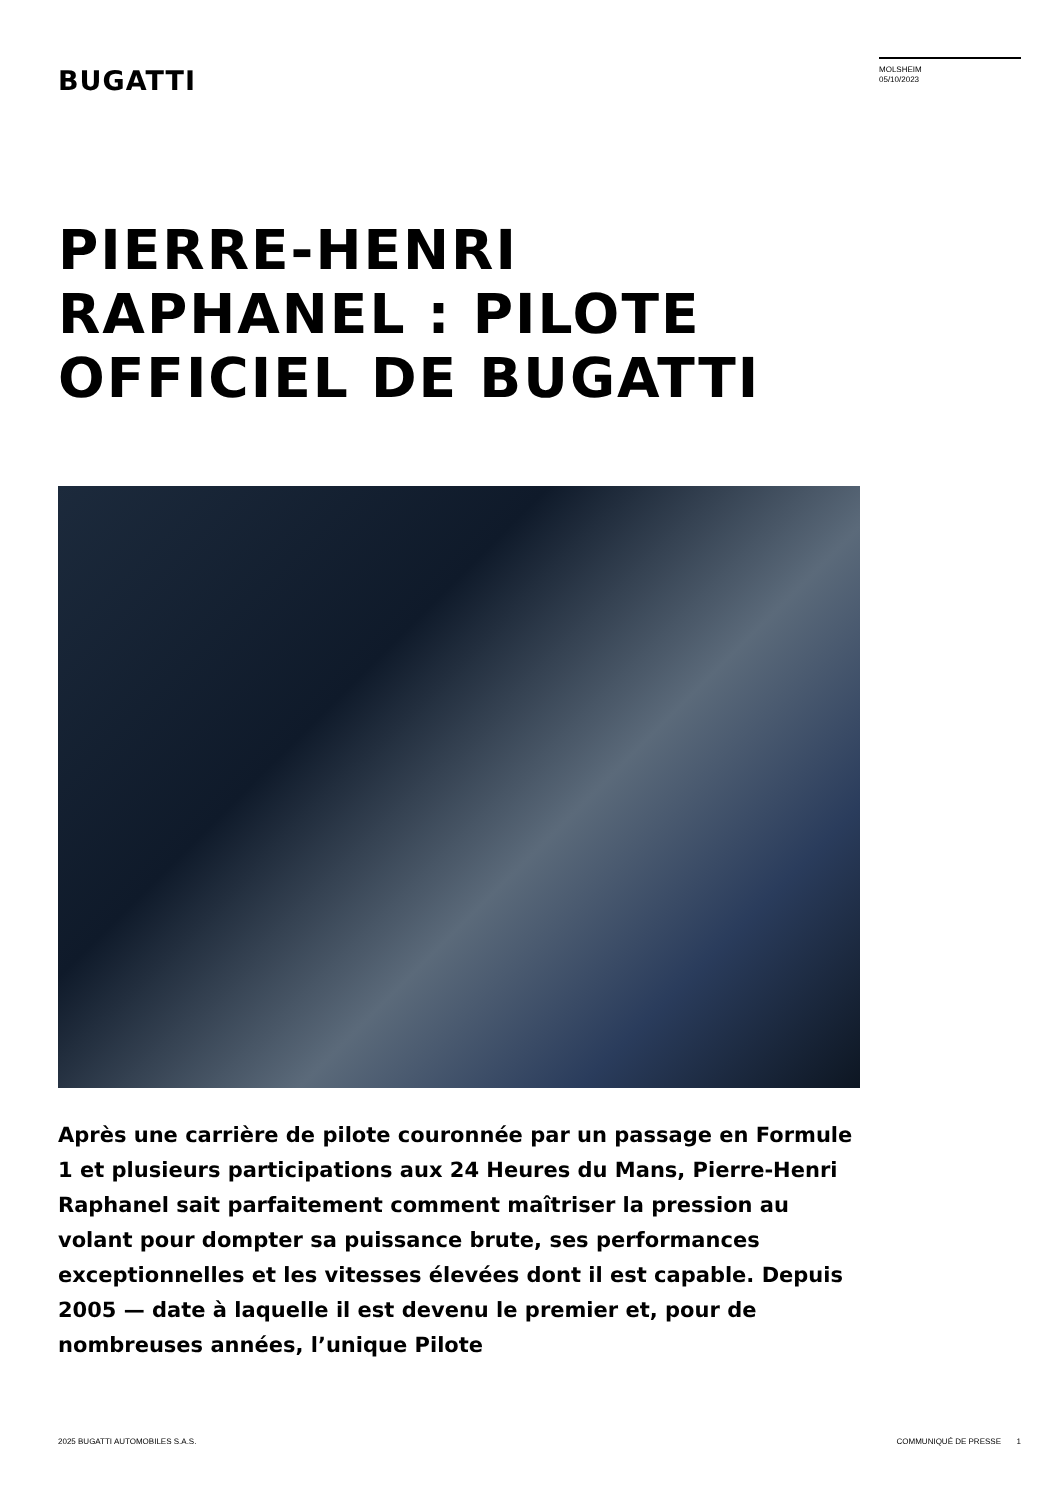BUGATTI
MOLSHEIM
05/10/2023
PIERRE-HENRI RAPHANEL : PILOTE OFFICIEL DE BUGATTI
Après une carrière de pilote couronnée par un passage en Formule 1 et plusieurs participations aux 24 Heures du Mans, Pierre-Henri Raphanel sait parfaitement comment maîtriser la pression au volant pour dompter sa puissance brute, ses performances exceptionnelles et les vitesses élevées dont il est capable. Depuis 2005 — date à laquelle il est devenu le premier et, pour de nombreuses années, l’unique Pilote
2025 BUGATTI AUTOMOBILES S.A.S. COMMUNIQUÉ DE PRESSE 1